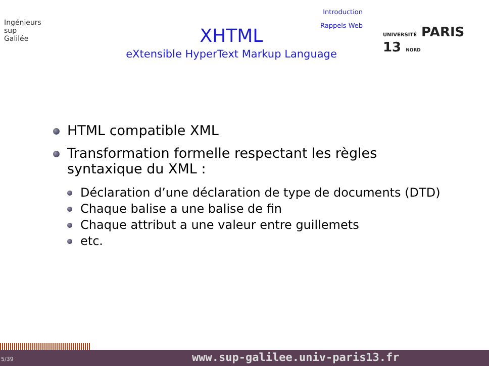Ingénieurs
sup
Galilée
Introduction
Rappels Web
XHTML
eXtensible HyperText Markup Language
UNIVERSITÉ PARIS 13 NORD
HTML compatible XML
Transformation formelle respectant les règles syntaxique du XML :
Déclaration d’une déclaration de type de documents (DTD)
Chaque balise a une balise de fin
Chaque attribut a une valeur entre guillemets
etc.
5/39 www.sup-galilee.univ-paris13.fr